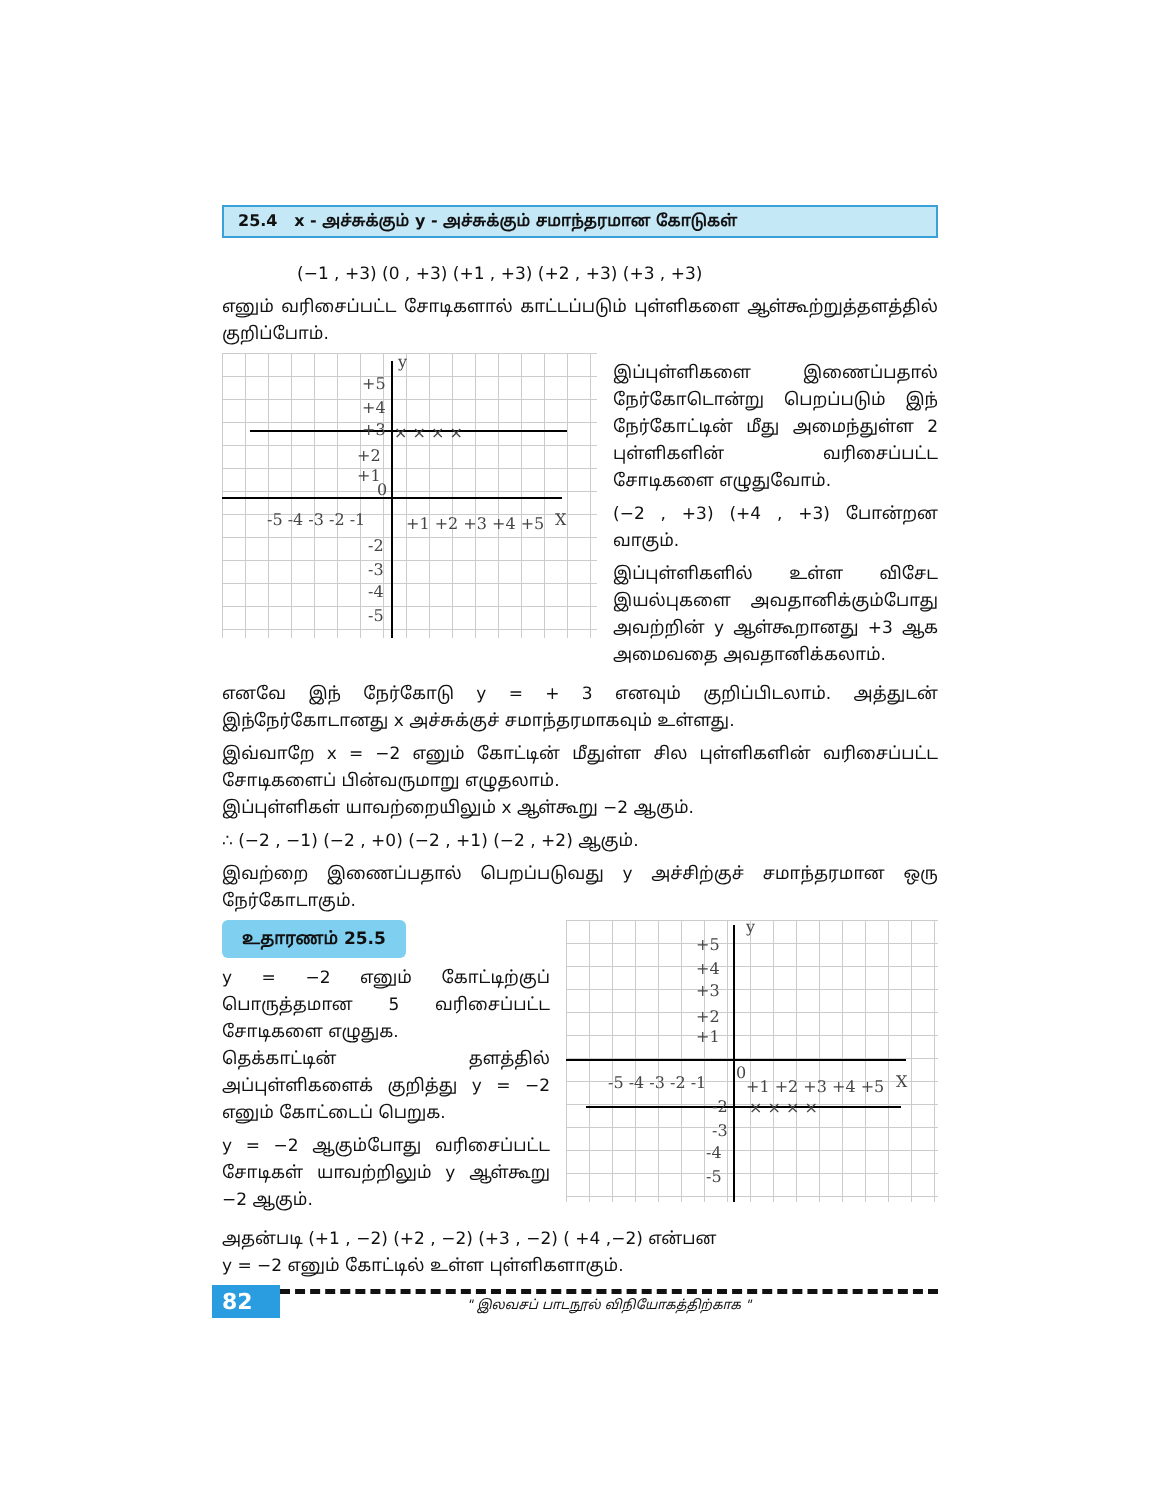25.4 x - அச்சுக்கும் y - அச்சுக்கும் சமாந்தரமான கோடுகள்
(−1 , +3) (0 , +3) (+1 , +3) (+2 , +3) (+3 , +3)
எனும் வரிசைப்பட்ட சோடிகளால் காட்டப்படும் புள்ளிகளை ஆள்கூற்றுத்தளத்தில் குறிப்போம்.
y
X
+5
+4
+3
+2
+1
0
-5 -4 -3 -2 -1
+1 +2 +3 +4 +5
-2
-3
-4
-5
× × × ×
இப்புள்ளிகளை இணைப்பதால் நேர்கோடொன்று பெறப்படும் இந் நேர்கோட்டின் மீது அமைந்துள்ள 2 புள்ளிகளின் வரிசைப்பட்ட சோடிகளை எழுதுவோம்.
(−2 , +3) (+4 , +3) போன்றன வாகும்.
இப்புள்ளிகளில் உள்ள விசேட இயல்புகளை அவதானிக்கும்போது அவற்றின் y ஆள்கூறானது +3 ஆக அமைவதை அவதானிக்கலாம்.
எனவே இந் நேர்கோடு y = + 3 எனவும் குறிப்பிடலாம். அத்துடன் இந்நேர்கோடானது x அச்சுக்குச் சமாந்தரமாகவும் உள்ளது.
இவ்வாறே x = −2 எனும் கோட்டின் மீதுள்ள சில புள்ளிகளின் வரிசைப்பட்ட சோடிகளைப் பின்வருமாறு எழுதலாம்.
இப்புள்ளிகள் யாவற்றையிலும் x ஆள்கூறு −2 ஆகும்.
∴ (−2 , −1) (−2 , +0) (−2 , +1) (−2 , +2) ஆகும்.
இவற்றை இணைப்பதால் பெறப்படுவது y அச்சிற்குச் சமாந்தரமான ஒரு நேர்கோடாகும்.
உதாரணம் 25.5
y = −2 எனும் கோட்டிற்குப் பொருத்தமான 5 வரிசைப்பட்ட சோடிகளை எழுதுக.
தெக்காட்டின் தளத்தில் அப்புள்ளிகளைக் குறித்து y = −2 எனும் கோட்டைப் பெறுக.
y = −2 ஆகும்போது வரிசைப்பட்ட சோடிகள் யாவற்றிலும் y ஆள்கூறு −2 ஆகும்.
y
X
+5
+4
+3
+2
+1
0
-5 -4 -3 -2 -1
+1 +2 +3 +4 +5
-2
-3
-4
-5
× × × ×
அதன்படி (+1 , −2) (+2 , −2) (+3 , −2) ( +4 ,−2) என்பன
y = −2 எனும் கோட்டில் உள்ள புள்ளிகளாகும்.
82
" இலவசப் பாடநூல் விநியோகத்திற்காக "